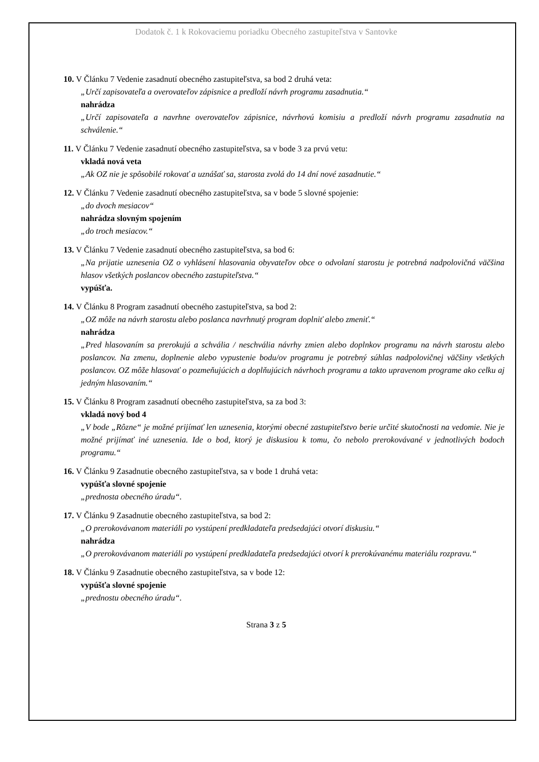Dodatok č. 1 k Rokovaciemu poriadku Obecného zastupiteľstva v Santovke
10. V Článku 7 Vedenie zasadnutí obecného zastupiteľstva, sa bod 2 druhá veta:
„Určí zapisovateľa a overovateľov zápisnice a predloží návrh programu zasadnutia.“nahrádza
„Určí zapisovateľa a navrhne overovateľov zápisnice, návrhovú komisiu a predloží návrh programu zasadnutia na schválenie.“
11. V Článku 7 Vedenie zasadnutí obecného zastupiteľstva, sa v bode 3 za prvú vetu:
vkladá nová veta
„Ak OZ nie je spôsobilé rokovať a uznášať sa, starosta zvolá do 14 dní nové zasadnutie.“
12. V Článku 7 Vedenie zasadnutí obecného zastupiteľstva, sa v bode 5 slovné spojenie:
„do dvoch mesiacov“nahrádza slovným spojením
„do troch mesiacov.“
13. V Článku 7 Vedenie zasadnutí obecného zastupiteľstva, sa bod 6:
„Na prijatie uznesenia OZ o vyhlásení hlasovania obyvateľov obce o odvolaní starostu je potrebná nadpolovičná väčšina hlasov všetkých poslancov obecného zastupiteľstva.“vypúšťa.
14. V Článku 8 Program zasadnutí obecného zastupiteľstva, sa bod 2:
„OZ môže na návrh starostu alebo poslanca navrhnutý program doplniť alebo zmeniť.“nahrádza
„Pred hlasovaním sa prerokujú a schvália / neschvália návrhy zmien alebo doplnkov programu na návrh starostu alebo poslancov. Na zmenu, doplnenie alebo vypustenie bodu/ov programu je potrebný súhlas nadpolovičnej väčšiny všetkých poslancov. OZ môže hlasovať o pozmeňujúcich a doplňujúcich návrhoch programu a takto upravenom programe ako celku aj jedným hlasovaním.“
15. V Článku 8 Program zasadnutí obecného zastupiteľstva, sa za bod 3:
vkladá nový bod 4
„V bode „Rôzne“ je možné prijímať len uznesenia, ktorými obecné zastupiteľstvo berie určité skutočnosti na vedomie. Nie je možné prijímať iné uznesenia. Ide o bod, ktorý je diskusiou k tomu, čo nebolo prerokovávané v jednotlivých bodoch programu.“
16. V Článku 9 Zasadnutie obecného zastupiteľstva, sa v bode 1 druhá veta:
vypúšťa slovné spojenie
„prednosta obecného úradu“.
17. V Článku 9 Zasadnutie obecného zastupiteľstva, sa bod 2:
„O prerokovávanom materiáli po vystúpení predkladateľa predsedajúci otvorí diskusiu.“nahrádza
„O prerokovávanom materiáli po vystúpení predkladateľa predsedajúci otvorí k prerokúvanému materiálu rozpravu.“
18. V Článku 9 Zasadnutie obecného zastupiteľstva, sa v bode 12:
vypúšťa slovné spojenie
„prednostu obecného úradu“.
Strana 3 z 5